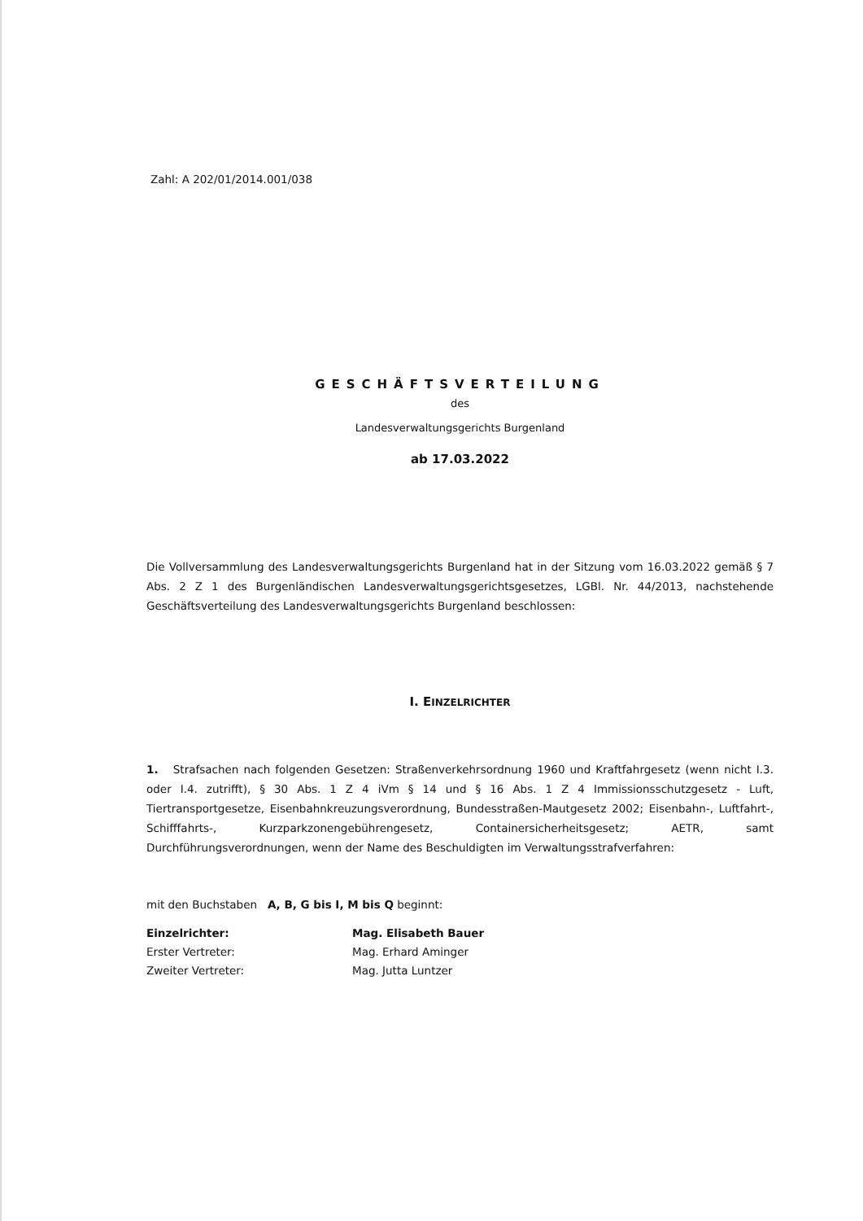Zahl: A 202/01/2014.001/038
GESCHÄFTSVERTEILUNG
des
Landesverwaltungsgerichts Burgenland
ab 17.03.2022
Die Vollversammlung des Landesverwaltungsgerichts Burgenland hat in der Sitzung vom 16.03.2022 gemäß § 7 Abs. 2 Z 1 des Burgenländischen Landesverwaltungsgerichtsgesetzes, LGBl. Nr. 44/2013, nachstehende Geschäftsverteilung des Landesverwaltungsgerichts Burgenland beschlossen:
I. EINZELRICHTER
1. Strafsachen nach folgenden Gesetzen: Straßenverkehrsordnung 1960 und Kraftfahrgesetz (wenn nicht I.3. oder I.4. zutrifft), § 30 Abs. 1 Z 4 iVm § 14 und § 16 Abs. 1 Z 4 Immissionsschutzgesetz - Luft, Tiertransportgesetze, Eisenbahnkreuzungsverordnung, Bundesstraßen-Mautgesetz 2002; Eisenbahn-, Luftfahrt-, Schifffahrts-, Kurzparkzonengebührengesetz, Containersicherheitsgesetz; AETR, samt Durchführungsverordnungen, wenn der Name des Beschuldigten im Verwaltungsstrafverfahren:
mit den Buchstaben A, B, G bis I, M bis Q beginnt:
Einzelrichter: Mag. Elisabeth Bauer
Erster Vertreter: Mag. Erhard Aminger
Zweiter Vertreter: Mag. Jutta Luntzer